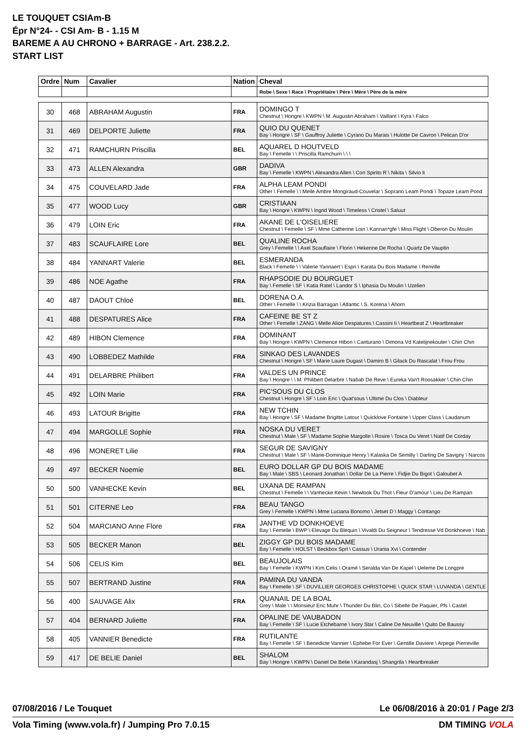LE TOUQUET CSIAm-B
Épr N°24- - CSI Am- B - 1.15 M
BAREME A AU CHRONO + BARRAGE - Art. 238.2.2.
START LIST
| Ordre | Num | Cavalier | Nation | Cheval |
| --- | --- | --- | --- | --- |
| | | | | Robe \ Sexe \ Race \ Propriétaire \ Père \ Mère \ Père de la mère |
| 30 | 468 | ABRAHAM Augustin | FRA | DOMINGO T Chestnut \ Hongre \ KWPN \ M. Augustin Abraham \ Vaillant \ Kyra \ Falco |
| 31 | 469 | DELPORTE Juliette | FRA | QUIO DU QUENET Bay \ Hongre \ SF \ Gauffroy Juliette \ Cyrano Du Marais \ Hulotte De Cavron \ Pelican D'or |
| 32 | 471 | RAMCHURN Priscilla | BEL | AQUAREL D HOUTVELD Bay \ Femelle \ \ Priscilla Ramchurn \ \ \ |
| 33 | 473 | ALLEN Alexandra | GBR | DADIVA Bay \ Femelle \ KWPN \ Alexandra Allen \ Con Spirito R \ Nikita \ Silvio Ii |
| 34 | 475 | COUVELARD Jade | FRA | ALPHA LEAM PONDI Other \ Femelle \ \ Melle Ambre Mongiraud-Couvelar \ Soprano Leam Pondi \ Topaze Leam Pond |
| 35 | 477 | WOOD Lucy | GBR | CRISTIAAN Bay \ Hongre \ KWPN \ Ingrid Wood \ Timeless \ Cristel \ Saluut |
| 36 | 479 | LOIN Eric | FRA | AKANE DE L'OISELIERE Chestnut \ Femelle \ SF \ Mme Catherine Loin \ Kannan*gfe \ Miss Flight \ Oberon Du Moulin |
| 37 | 483 | SCAUFLAIRE Lore | BEL | QUALINE ROCHA Grey \ Femelle \ \ Axel Scauflaire \ Florin \ Hekenne De Rocha \ Quartz De Vauptin |
| 38 | 484 | YANNART Valerie | BEL | ESMERANDA Black \ Femelle \ \ Valerie Yannaert \ Espri \ Karata Du Bois Madame \ Renville |
| 39 | 486 | NOE Agathe | FRA | RHAPSODIE DU BOURGUET Bay \ Femelle \ SF \ Katia Ratel \ Landor S \ Iphasia Du Moulin \ Uzelien |
| 40 | 487 | DAOUT Chloé | BEL | DORENA O.A. Other \ Femelle \ \ Krizia Barragan \ Atlantic \ S. Korena \ Ahorn |
| 41 | 488 | DESPATURES Alice | FRA | CAFEINE BE ST Z Other \ Femelle \ ZANG \ Melle Alice Despatures \ Cassini Ii \ Heartbeat Z \ Heartbreaker |
| 42 | 489 | HIBON Clemence | FRA | DOMINANT Bay \ Hongre \ KWPN \ Clemence Hibon \ Canturano \ Dimona Vd Katelijnekouter \ Chin Chin |
| 43 | 490 | LOBBEDEZ Mathilde | FRA | SINKAO DES LAVANDES Chestnut \ Hongre \ SF \ Marie Laure Dugast \ Damiro B \ Gilack Du Rascalat \ Frou Frou |
| 44 | 491 | DELARBRE Philibert | FRA | VALDES UN PRINCE Bay \ Hongre \ \ M. Philibert Delarbre \ Nabab De Reve \ Eureka Van't Roosakker \ Chin Chin |
| 45 | 492 | LOIN Marie | FRA | PIC'SOUS DU CLOS Chestnut \ Hongre \ SF \ Loin Eric \ Quat'sous \ Ultime Du Clos \ Diableur |
| 46 | 493 | LATOUR Brigitte | FRA | NEW TCHIN Bay \ Hongre \ SF \ Madame Brigitte Latour \ Quicklove Fontaine \ Upper Class \ Laudanum |
| 47 | 494 | MARGOLLE Sophie | FRA | NOSKA DU VERET Chestnut \ Male \ SF \ Madame Sophie Margolle \ Rosire \ Tosca Du Veret \ Natif De Corday |
| 48 | 496 | MONERET Lilie | FRA | SEGUR DE SAVIGNY Chestnut \ Male \ SF \ Marie-Dominique Henry \ Kalaska De Semilly \ Darling De Savigny \ Narcos |
| 49 | 497 | BECKER Noemie | BEL | EURO DOLLAR GP DU BOIS MADAME Bay \ Male \ SBS \ Leonard Jonathan \ Dollar De La Pierre \ Fidjie Du Bigot \ Galoubet A |
| 50 | 500 | VANHECKE Kevin | BEL | UXANA DE RAMPAN Chestnut \ Femelle \ \ Vanhecke Kevin \ Newlook Du Thot \ Fleur D'amour \ Lieu De Rampan |
| 51 | 501 | CITERNE Leo | FRA | BEAU TANGO Grey \ Femelle \ KWPN \ Mme Luciana Bonomo \ Jetset D \ Maggy \ Contango |
| 52 | 504 | MARCIANO Anne Flore | FRA | JANTHE VD DONKHOEVE Bay \ Femelle \ BWP \ Elevage Du Blequin \ Vivaldi Du Seigneur \ Tendresse Vd Donkhoeve \ Nab |
| 53 | 505 | BECKER Manon | BEL | ZIGGY GP DU BOIS MADAME Bay \ Femelle \ HOLST \ Beckbox Sprl \ Cassus \ Urania Xvi \ Contender |
| 54 | 506 | CELIS Kim | BEL | BEAUJOLAIS Bay \ Femelle \ KWPN \ Kim Celis \ Oramé \ Seralda Van De Kapel \ Ueleme De Longpre |
| 55 | 507 | BERTRAND Justine | FRA | PAMINA DU VANDA Bay \ Femelle \ SF \ DUVILLIER GEORGES CHRISTOPHE \ QUICK STAR \ LUVANDA \ GENTLE |
| 56 | 400 | SAUVAGE Alix | FRA | QUANAIL DE LA BOAL Grey \ Male \ \ Monsieur Eric Muhr \ Thunder Du Blin, Co \ Sibelle De Paquier, Pfs \ Castel |
| 57 | 404 | BERNARD Juliette | FRA | OPALINE DE VAUBADON Bay \ Femelle \ SF \ Lucie Etchebarne \ Ivory Star \ Caline De Neuville \ Quito De Baussy |
| 58 | 405 | VANNIER Benedicte | FRA | RUTILANTE Bay \ Femelle \ SF \ Benedicte Vannier \ Ephebe For Ever \ Gentille Daviere \ Arpege Pierreville |
| 59 | 417 | DE BELIE Daniel | BEL | SHALOM Bay \ Hongre \ KWPN \ Daniel De Belie \ Karandasj \ Shangrila \ Heartbreaker |
07/08/2016 / Le Touquet Le 06/08/2016 à 20:01 / Page 2/3
Vola Timing (www.vola.fr) / Jumping Pro 7.0.15 DM TIMING VOLA